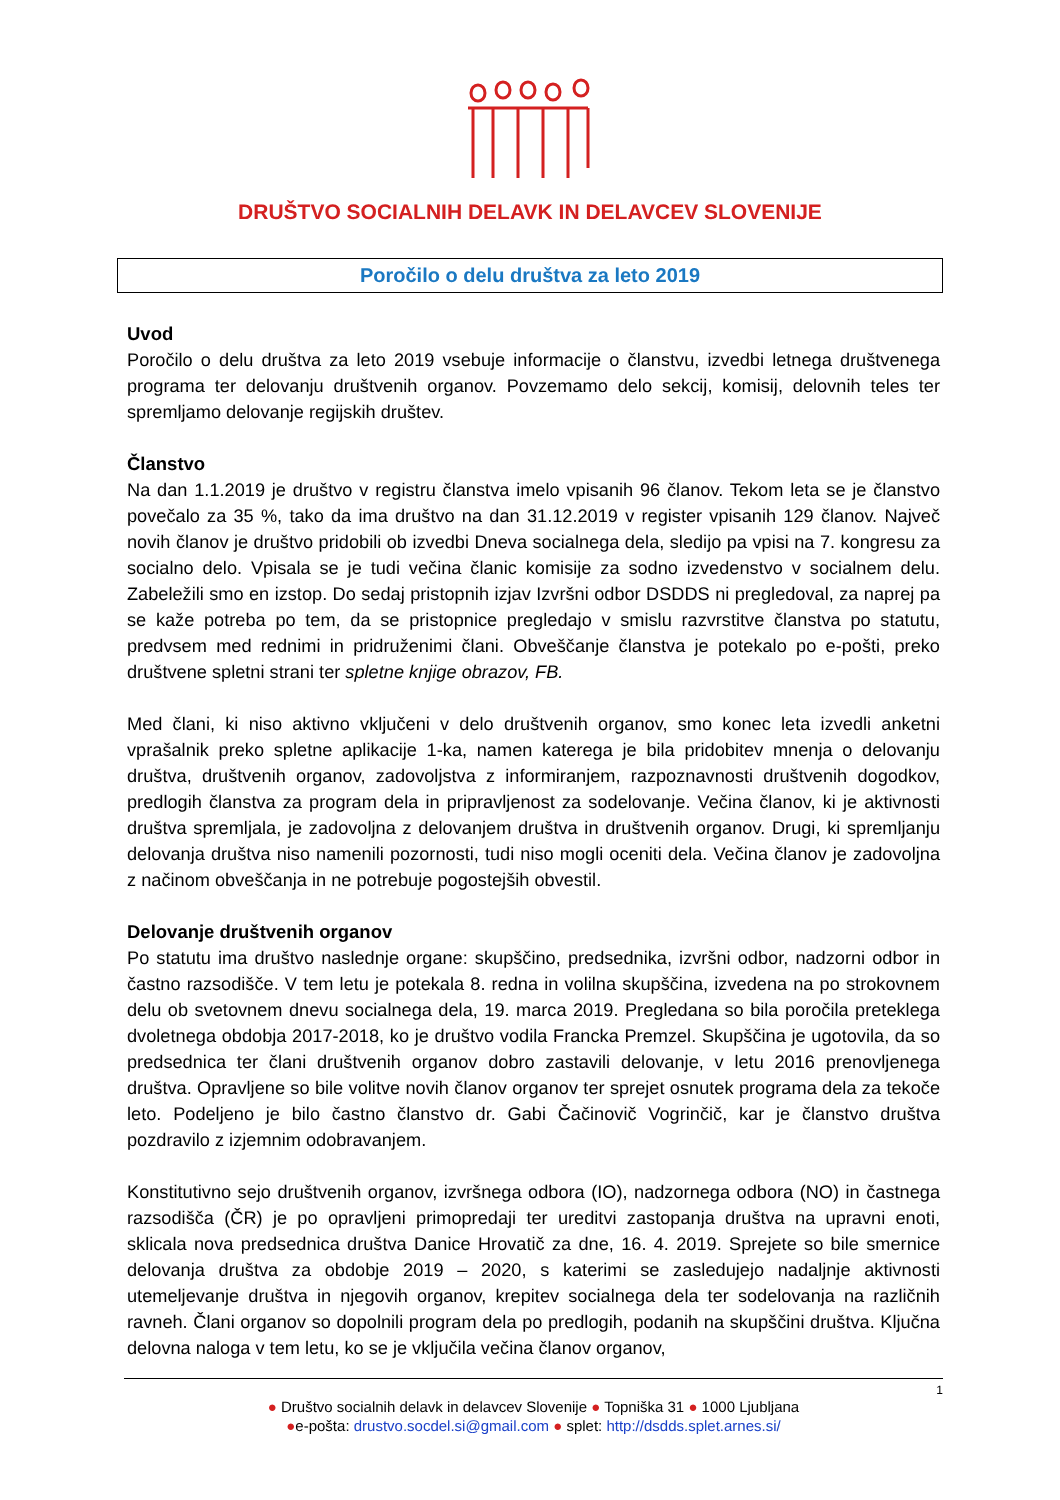DRUŠTVO SOCIALNIH DELAVK IN DELAVCEV SLOVENIJE
Poročilo o delu društva za leto 2019
Uvod
Poročilo o delu društva za leto 2019 vsebuje informacije o članstvu, izvedbi letnega društvenega programa ter delovanju društvenih organov. Povzemamo delo sekcij, komisij, delovnih teles ter spremljamo delovanje regijskih društev.
Članstvo
Na dan 1.1.2019 je društvo v registru članstva imelo vpisanih 96 članov. Tekom leta se je članstvo povečalo za 35 %, tako da ima društvo na dan 31.12.2019 v register vpisanih 129 članov. Največ novih članov je društvo pridobili ob izvedbi Dneva socialnega dela, sledijo pa vpisi na 7. kongresu za socialno delo. Vpisala se je tudi večina članic komisije za sodno izvedenstvo v socialnem delu. Zabeležili smo en izstop. Do sedaj pristopnih izjav Izvršni odbor DSDDS ni pregledoval, za naprej pa se kaže potreba po tem, da se pristopnice pregledajo v smislu razvrstitve članstva po statutu, predvsem med rednimi in pridruženimi člani. Obveščanje članstva je potekalo po e-pošti, preko društvene spletni strani ter spletne knjige obrazov, FB.
Med člani, ki niso aktivno vključeni v delo društvenih organov, smo konec leta izvedli anketni vprašalnik preko spletne aplikacije 1-ka, namen katerega je bila pridobitev mnenja o delovanju društva, društvenih organov, zadovoljstva z informiranjem, razpoznavnosti društvenih dogodkov, predlogih članstva za program dela in pripravljenost za sodelovanje. Večina članov, ki je aktivnosti društva spremljala, je zadovoljna z delovanjem društva in društvenih organov. Drugi, ki spremljanju delovanja društva niso namenili pozornosti, tudi niso mogli oceniti dela. Večina članov je zadovoljna z načinom obveščanja in ne potrebuje pogostejših obvestil.
Delovanje društvenih organov
Po statutu ima društvo naslednje organe: skupščino, predsednika, izvršni odbor, nadzorni odbor in častno razsodišče. V tem letu je potekala 8. redna in volilna skupščina, izvedena na po strokovnem delu ob svetovnem dnevu socialnega dela, 19. marca 2019. Pregledana so bila poročila preteklega dvoletnega obdobja 2017-2018, ko je društvo vodila Francka Premzel. Skupščina je ugotovila, da so predsednica ter člani društvenih organov dobro zastavili delovanje, v letu 2016 prenovljenega društva. Opravljene so bile volitve novih članov organov ter sprejet osnutek programa dela za tekoče leto. Podeljeno je bilo častno članstvo dr. Gabi Čačinovič Vogrinčič, kar je članstvo društva pozdravilo z izjemnim odobravanjem.
Konstitutivno sejo društvenih organov, izvršnega odbora (IO), nadzornega odbora (NO) in častnega razsodišča (ČR) je po opravljeni primopredaji ter ureditvi zastopanja društva na upravni enoti, sklicala nova predsednica društva Danice Hrovatič za dne, 16. 4. 2019. Sprejete so bile smernice delovanja društva za obdobje 2019 – 2020, s katerimi se zasledujejo nadaljnje aktivnosti utemeljevanje društva in njegovih organov, krepitev socialnega dela ter sodelovanja na različnih ravneh. Člani organov so dopolnili program dela po predlogih, podanih na skupščini društva. Ključna delovna naloga v tem letu, ko se je vključila večina članov organov,
1
● Društvo socialnih delavk in delavcev Slovenije ● Topniška 31 ● 1000 Ljubljana
●e-pošta: drustvo.socdel.si@gmail.com ● splet: http://dsdds.splet.arnes.si/